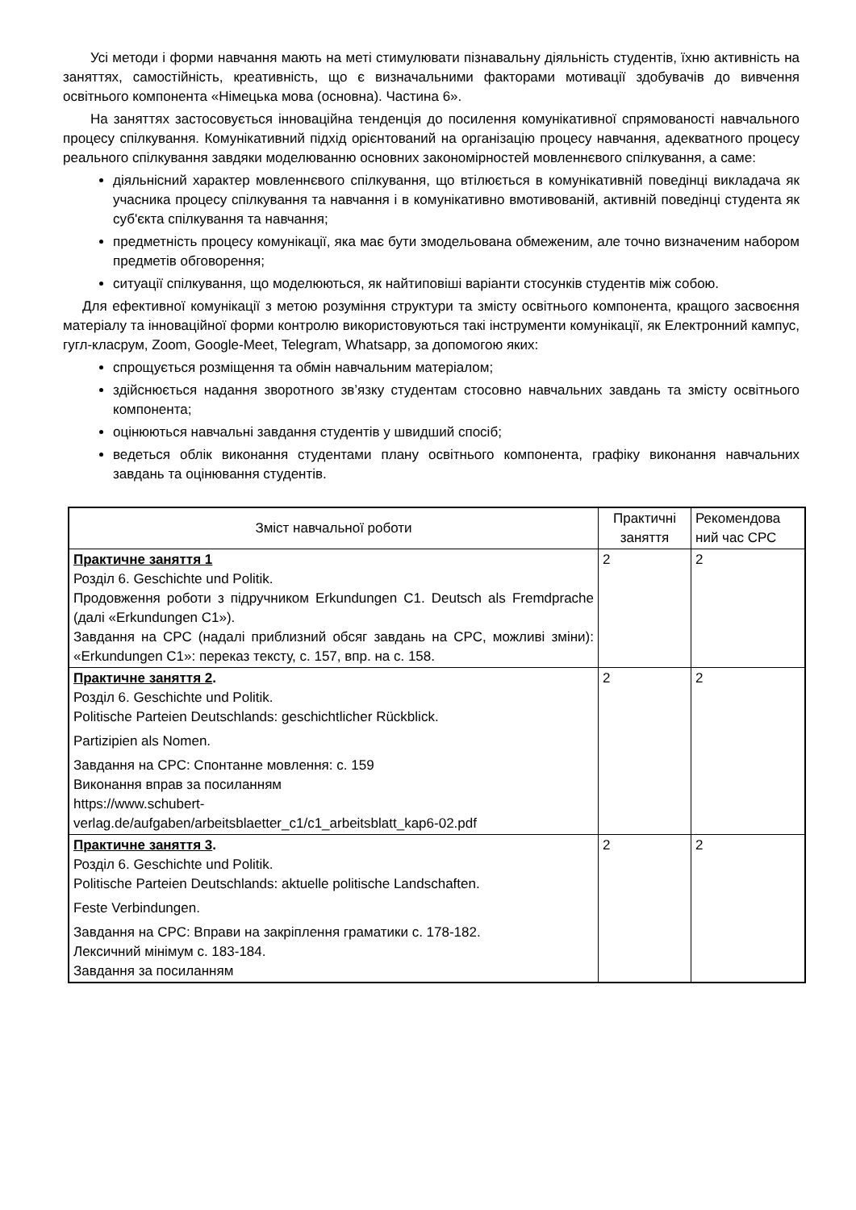Усі методи і форми навчання мають на меті стимулювати пізнавальну діяльність студентів, їхню активність на заняттях, самостійність, креативність, що є визначальними факторами мотивації здобувачів до вивчення освітнього компонента «Німецька мова (основна). Частина 6».
На заняттях застосовується інноваційна тенденція до посилення комунікативної спрямованості навчального процесу спілкування. Комунікативний підхід орієнтований на організацію процесу навчання, адекватного процесу реального спілкування завдяки моделюванню основних закономірностей мовленнєвого спілкування, а саме:
діяльнісний характер мовленнєвого спілкування, що втілюється в комунікативній поведінці викладача як учасника процесу спілкування та навчання і в комунікативно вмотивованій, активній поведінці студента як суб'єкта спілкування та навчання;
предметність процесу комунікації, яка має бути змодельована обмеженим, але точно визначеним набором предметів обговорення;
ситуації спілкування, що моделюються, як найтиповіші варіанти стосунків студентів між собою.
Для ефективної комунікації з метою розуміння структури та змісту освітнього компонента, кращого засвоєння матеріалу та інноваційної форми контролю використовуються такі інструменти комунікації, як Електронний кампус, гугл-класрум, Zoom, Google-Meet, Telegram, Whatsapp, за допомогою яких:
спрощується розміщення та обмін навчальним матеріалом;
здійснюється надання зворотного зв’язку студентам стосовно навчальних завдань та змісту освітнього компонента;
оцінюються навчальні завдання студентів у швидший спосіб;
ведеться облік виконання студентами плану освітнього компонента, графіку виконання навчальних завдань та оцінювання студентів.
| Зміст навчальної роботи | Практичні заняття | Рекомендова ний час СРС |
| --- | --- | --- |
| Практичне заняття 1 Розділ 6. Geschichte und Politik. Продовження роботи з підручником Erkundungen C1. Deutsch als Fremdprache (далі «Erkundungen C1»). Завдання на СРС (надалі приблизний обсяг завдань на СРС, можливі зміни): «Erkundungen C1»: переказ тексту, с. 157, впр. на с. 158. | 2 | 2 |
| Практичне заняття 2 . Розділ 6. Geschichte und Politik. Politische Parteien Deutschlands: geschichtlicher Rückblick. Partizipien als Nomen. Завдання на СРС: Спонтанне мовлення: с. 159 Виконання вправ за посиланням https://www.schubert- verlag.de/aufgaben/arbeitsblaetter_c1/c1_arbeitsblatt_kap6-02.pdf | 2 | 2 |
| Практичне заняття 3 . Розділ 6. Geschichte und Politik. Politische Parteien Deutschlands: aktuelle politische Landschaften. Feste Verbindungen. Завдання на СРС: Вправи на закріплення граматики с. 178-182. Лексичний мінімум с. 183-184. Завдання за посиланням | 2 | 2 |